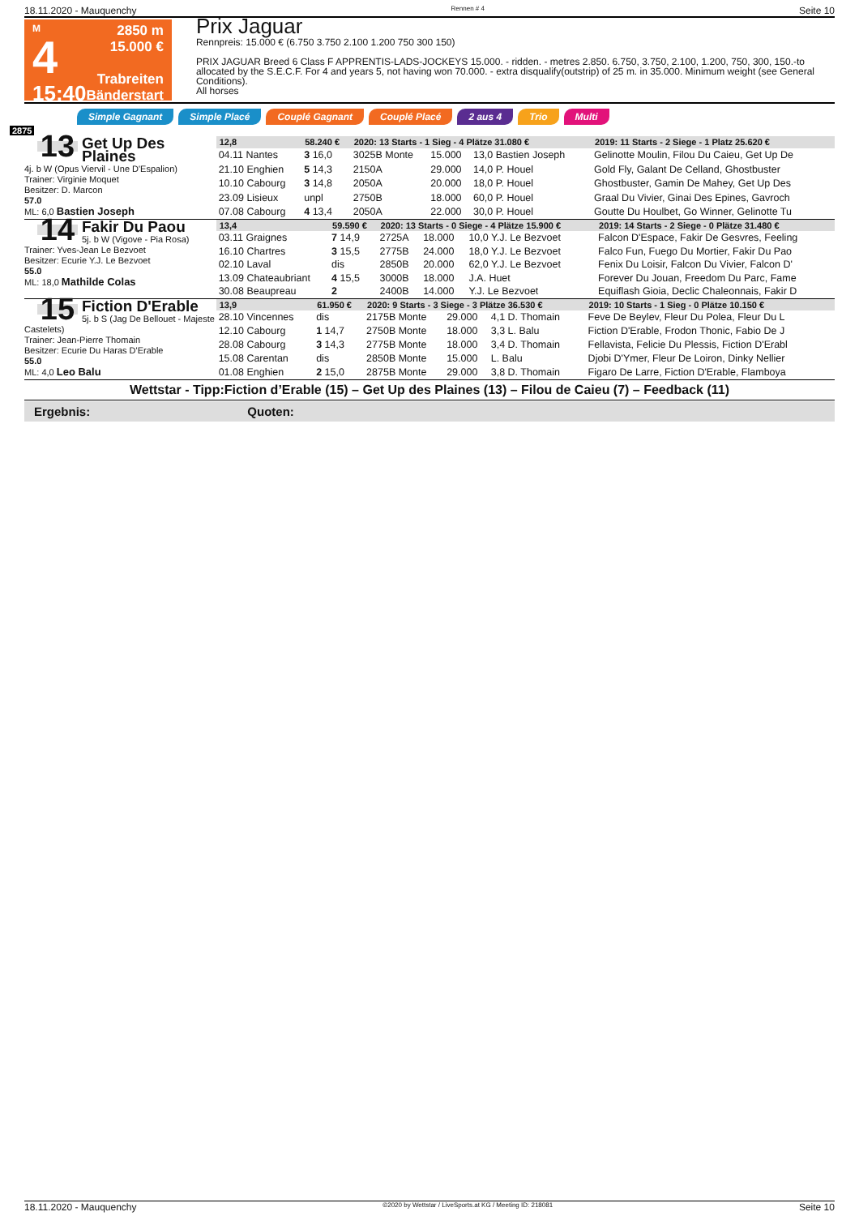18.11.2020 - Mauquenchy Rennen # 4 Seite 10
M
4
15:40
2850 m
15.000 €
Trabreiten
Bänderstart
Prix Jaguar
Rennpreis: 15.000 € (6.750 3.750 2.100 1.200 750 300 150)
PRIX JAGUAR Breed 6 Class F APPRENTIS-LADS-JOCKEYS 15.000. - ridden. - metres 2.850. 6.750, 3.750, 2.100, 1.200, 750, 300, 150.-to allocated by the S.E.C.F. For 4 and years 5, not having won 70.000. - extra disqualify(outstrip) of 25 m. in 35.000. Minimum weight (see General Conditions).
All horses
Simple Gagnant Simple Placé Couplé Gagnant Couplé Placé 2 aus 4 Trio Multi
2875
13
Get Up Des Plaines
4j. b W (Opus Viervil - Une D'Espalion)
Trainer: Virginie Moquet
Besitzer: D. Marcon
57.0
ML: 6,0 Bastien Joseph
| 12,8 | 58.240 € | 2020: 13 Starts - 1 Sieg - 4 Plätze 31.080 € | | | | 2019: 11 Starts - 2 Siege - 1 Platz 25.620 € |
| --- | --- | --- | --- | --- | --- | --- |
| 04.11 Nantes | 3 16,0 | 3025B Monte | 15.000 | 13,0 Bastien Joseph | | Gelinotte Moulin, Filou Du Caieu, Get Up De |
| 21.10 Enghien | 5 14,3 | 2150A | 29.000 | 14,0 P. Houel | | Gold Fly, Galant De Celland, Ghostbuster |
| 10.10 Cabourg | 3 14,8 | 2050A | 20.000 | 18,0 P. Houel | | Ghostbuster, Gamin De Mahey, Get Up Des |
| 23.09 Lisieux | unpl | 2750B | 18.000 | 60,0 P. Houel | | Graal Du Vivier, Ginai Des Epines, Gavroch |
| 07.08 Cabourg | 4 13,4 | 2050A | 22.000 | 30,0 P. Houel | | Goutte Du Houlbet, Go Winner, Gelinotte Tu |
14
Fakir Du Paou
5j. b W (Vigove - Pia Rosa)
Trainer: Yves-Jean Le Bezvoet
Besitzer: Ecurie Y.J. Le Bezvoet
55.0
ML: 18,0 Mathilde Colas
| 13,4 | 59.590 € | 2020: 13 Starts - 0 Siege - 4 Plätze 15.900 € | | | | 2019: 14 Starts - 2 Siege - 0 Plätze 31.480 € |
| --- | --- | --- | --- | --- | --- | --- |
| 03.11 Graignes | 7 14,9 | 2725A | 18.000 | 10,0 Y.J. Le Bezvoet | | Falcon D'Espace, Fakir De Gesvres, Feeling |
| 16.10 Chartres | 3 15,5 | 2775B | 24.000 | 18,0 Y.J. Le Bezvoet | | Falco Fun, Fuego Du Mortier, Fakir Du Pao |
| 02.10 Laval | dis | 2850B | 20.000 | 62,0 Y.J. Le Bezvoet | | Fenix Du Loisir, Falcon Du Vivier, Falcon D' |
| 13.09 Chateaubriant | 4 15,5 | 3000B | 18.000 | J.A. Huet | | Forever Du Jouan, Freedom Du Parc, Fame |
| 30.08 Beaupreau | 2 | 2400B | 14.000 | Y.J. Le Bezvoet | | Equiflash Gioia, Declic Chaleonnais, Fakir D |
15
Fiction D'Erable
5j. b S (Jag De Bellouet - Majeste Castelets)
Trainer: Jean-Pierre Thomain
Besitzer: Ecurie Du Haras D'Erable
55.0
ML: 4,0 Leo Balu
| 13,9 | 61.950 € | 2020: 9 Starts - 3 Siege - 3 Plätze 36.530 € | | | | 2019: 10 Starts - 1 Sieg - 0 Plätze 10.150 € |
| --- | --- | --- | --- | --- | --- | --- |
| 28.10 Vincennes | dis | 2175B Monte | 29.000 | 4,1 D. Thomain | | Feve De Beylev, Fleur Du Polea, Fleur Du L |
| 12.10 Cabourg | 1 14,7 | 2750B Monte | 18.000 | 3,3 L. Balu | | Fiction D'Erable, Frodon Thonic, Fabio De J |
| 28.08 Cabourg | 3 14,3 | 2775B Monte | 18.000 | 3,4 D. Thomain | | Fellavista, Felicie Du Plessis, Fiction D'Erabl |
| 15.08 Carentan | dis | 2850B Monte | 15.000 | L. Balu | | Djobi D'Ymer, Fleur De Loiron, Dinky Nellier |
| 01.08 Enghien | 2 15,0 | 2875B Monte | 29.000 | 3,8 D. Thomain | | Figaro De Larre, Fiction D'Erable, Flamboya |
Wettstar - Tipp:Fiction d’Erable (15) – Get Up des Plaines (13) – Filou de Caieu (7) – Feedback (11)
Ergebnis: Quoten:
18.11.2020 - Mauquenchy ©2020 by Wettstar / LiveSports.at KG / Meeting ID: 218081 Seite 10